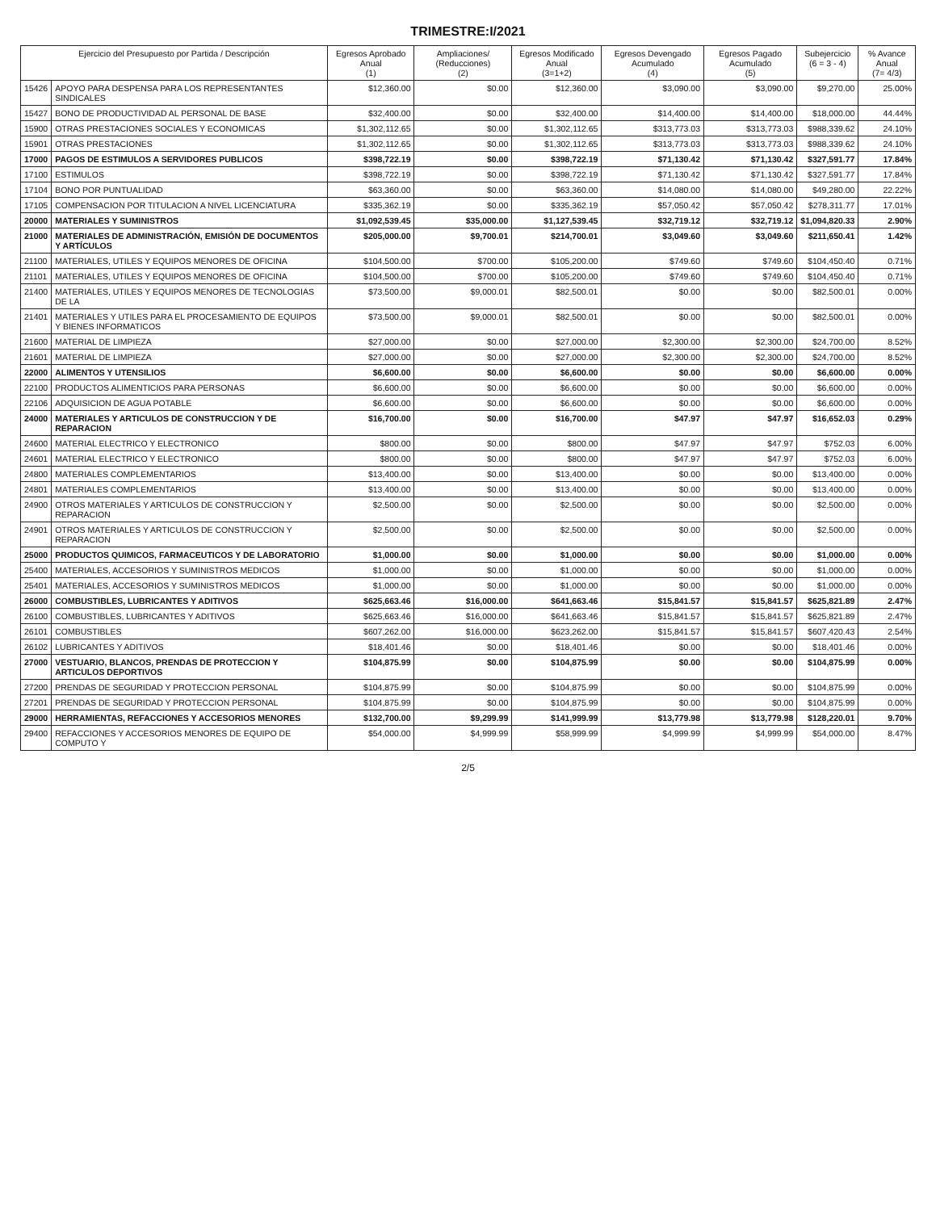TRIMESTRE:I/2021
| Ejercicio del Presupuesto por Partida / Descripción | | Egresos Aprobado Anual (1) | Ampliaciones/ (Reducciones) (2) | Egresos Modificado Anual (3=1+2) | Egresos Devengado Acumulado (4) | Egresos Pagado Acumulado (5) | Subejercicio (6 = 3 - 4) | % Avance Anual (7= 4/3) |
| --- | --- | --- | --- | --- | --- | --- | --- | --- |
| 15426 | APOYO PARA DESPENSA PARA LOS REPRESENTANTES SINDICALES | $12,360.00 | $0.00 | $12,360.00 | $3,090.00 | $3,090.00 | $9,270.00 | 25.00% |
| 15427 | BONO DE PRODUCTIVIDAD AL PERSONAL DE BASE | $32,400.00 | $0.00 | $32,400.00 | $14,400.00 | $14,400.00 | $18,000.00 | 44.44% |
| 15900 | OTRAS PRESTACIONES SOCIALES Y ECONOMICAS | $1,302,112.65 | $0.00 | $1,302,112.65 | $313,773.03 | $313,773.03 | $988,339.62 | 24.10% |
| 15901 | OTRAS PRESTACIONES | $1,302,112.65 | $0.00 | $1,302,112.65 | $313,773.03 | $313,773.03 | $988,339.62 | 24.10% |
| 17000 | PAGOS DE ESTIMULOS A SERVIDORES PUBLICOS | $398,722.19 | $0.00 | $398,722.19 | $71,130.42 | $71,130.42 | $327,591.77 | 17.84% |
| 17100 | ESTIMULOS | $398,722.19 | $0.00 | $398,722.19 | $71,130.42 | $71,130.42 | $327,591.77 | 17.84% |
| 17104 | BONO POR PUNTUALIDAD | $63,360.00 | $0.00 | $63,360.00 | $14,080.00 | $14,080.00 | $49,280.00 | 22.22% |
| 17105 | COMPENSACION POR TITULACION A NIVEL LICENCIATURA | $335,362.19 | $0.00 | $335,362.19 | $57,050.42 | $57,050.42 | $278,311.77 | 17.01% |
| 20000 | MATERIALES Y SUMINISTROS | $1,092,539.45 | $35,000.00 | $1,127,539.45 | $32,719.12 | $32,719.12 | $1,094,820.33 | 2.90% |
| 21000 | MATERIALES DE ADMINISTRACIÓN, EMISIÓN DE DOCUMENTOS Y ARTÍCULOS | $205,000.00 | $9,700.01 | $214,700.01 | $3,049.60 | $3,049.60 | $211,650.41 | 1.42% |
| 21100 | MATERIALES, UTILES Y EQUIPOS MENORES DE OFICINA | $104,500.00 | $700.00 | $105,200.00 | $749.60 | $749.60 | $104,450.40 | 0.71% |
| 21101 | MATERIALES, UTILES Y EQUIPOS MENORES DE OFICINA | $104,500.00 | $700.00 | $105,200.00 | $749.60 | $749.60 | $104,450.40 | 0.71% |
| 21400 | MATERIALES, UTILES Y EQUIPOS MENORES DE TECNOLOGIAS DE LA | $73,500.00 | $9,000.01 | $82,500.01 | $0.00 | $0.00 | $82,500.01 | 0.00% |
| 21401 | MATERIALES Y UTILES PARA EL PROCESAMIENTO DE EQUIPOS Y BIENES INFORMATICOS | $73,500.00 | $9,000.01 | $82,500.01 | $0.00 | $0.00 | $82,500.01 | 0.00% |
| 21600 | MATERIAL DE LIMPIEZA | $27,000.00 | $0.00 | $27,000.00 | $2,300.00 | $2,300.00 | $24,700.00 | 8.52% |
| 21601 | MATERIAL DE LIMPIEZA | $27,000.00 | $0.00 | $27,000.00 | $2,300.00 | $2,300.00 | $24,700.00 | 8.52% |
| 22000 | ALIMENTOS Y UTENSILIOS | $6,600.00 | $0.00 | $6,600.00 | $0.00 | $0.00 | $6,600.00 | 0.00% |
| 22100 | PRODUCTOS ALIMENTICIOS PARA PERSONAS | $6,600.00 | $0.00 | $6,600.00 | $0.00 | $0.00 | $6,600.00 | 0.00% |
| 22106 | ADQUISICION DE AGUA POTABLE | $6,600.00 | $0.00 | $6,600.00 | $0.00 | $0.00 | $6,600.00 | 0.00% |
| 24000 | MATERIALES Y ARTICULOS DE CONSTRUCCION Y DE REPARACION | $16,700.00 | $0.00 | $16,700.00 | $47.97 | $47.97 | $16,652.03 | 0.29% |
| 24600 | MATERIAL ELECTRICO Y ELECTRONICO | $800.00 | $0.00 | $800.00 | $47.97 | $47.97 | $752.03 | 6.00% |
| 24601 | MATERIAL ELECTRICO Y ELECTRONICO | $800.00 | $0.00 | $800.00 | $47.97 | $47.97 | $752.03 | 6.00% |
| 24800 | MATERIALES COMPLEMENTARIOS | $13,400.00 | $0.00 | $13,400.00 | $0.00 | $0.00 | $13,400.00 | 0.00% |
| 24801 | MATERIALES COMPLEMENTARIOS | $13,400.00 | $0.00 | $13,400.00 | $0.00 | $0.00 | $13,400.00 | 0.00% |
| 24900 | OTROS MATERIALES Y ARTICULOS DE CONSTRUCCION Y REPARACION | $2,500.00 | $0.00 | $2,500.00 | $0.00 | $0.00 | $2,500.00 | 0.00% |
| 24901 | OTROS MATERIALES Y ARTICULOS DE CONSTRUCCION Y REPARACION | $2,500.00 | $0.00 | $2,500.00 | $0.00 | $0.00 | $2,500.00 | 0.00% |
| 25000 | PRODUCTOS QUIMICOS, FARMACEUTICOS Y DE LABORATORIO | $1,000.00 | $0.00 | $1,000.00 | $0.00 | $0.00 | $1,000.00 | 0.00% |
| 25400 | MATERIALES, ACCESORIOS Y SUMINISTROS MEDICOS | $1,000.00 | $0.00 | $1,000.00 | $0.00 | $0.00 | $1,000.00 | 0.00% |
| 25401 | MATERIALES, ACCESORIOS Y SUMINISTROS MEDICOS | $1,000.00 | $0.00 | $1,000.00 | $0.00 | $0.00 | $1,000.00 | 0.00% |
| 26000 | COMBUSTIBLES, LUBRICANTES Y ADITIVOS | $625,663.46 | $16,000.00 | $641,663.46 | $15,841.57 | $15,841.57 | $625,821.89 | 2.47% |
| 26100 | COMBUSTIBLES, LUBRICANTES Y ADITIVOS | $625,663.46 | $16,000.00 | $641,663.46 | $15,841.57 | $15,841.57 | $625,821.89 | 2.47% |
| 26101 | COMBUSTIBLES | $607,262.00 | $16,000.00 | $623,262.00 | $15,841.57 | $15,841.57 | $607,420.43 | 2.54% |
| 26102 | LUBRICANTES Y ADITIVOS | $18,401.46 | $0.00 | $18,401.46 | $0.00 | $0.00 | $18,401.46 | 0.00% |
| 27000 | VESTUARIO, BLANCOS, PRENDAS DE PROTECCION Y ARTICULOS DEPORTIVOS | $104,875.99 | $0.00 | $104,875.99 | $0.00 | $0.00 | $104,875.99 | 0.00% |
| 27200 | PRENDAS DE SEGURIDAD Y PROTECCION PERSONAL | $104,875.99 | $0.00 | $104,875.99 | $0.00 | $0.00 | $104,875.99 | 0.00% |
| 27201 | PRENDAS DE SEGURIDAD Y PROTECCION PERSONAL | $104,875.99 | $0.00 | $104,875.99 | $0.00 | $0.00 | $104,875.99 | 0.00% |
| 29000 | HERRAMIENTAS, REFACCIONES Y ACCESORIOS MENORES | $132,700.00 | $9,299.99 | $141,999.99 | $13,779.98 | $13,779.98 | $128,220.01 | 9.70% |
| 29400 | REFACCIONES Y ACCESORIOS MENORES DE EQUIPO DE COMPUTO Y | $54,000.00 | $4,999.99 | $58,999.99 | $4,999.99 | $4,999.99 | $54,000.00 | 8.47% |
2/5